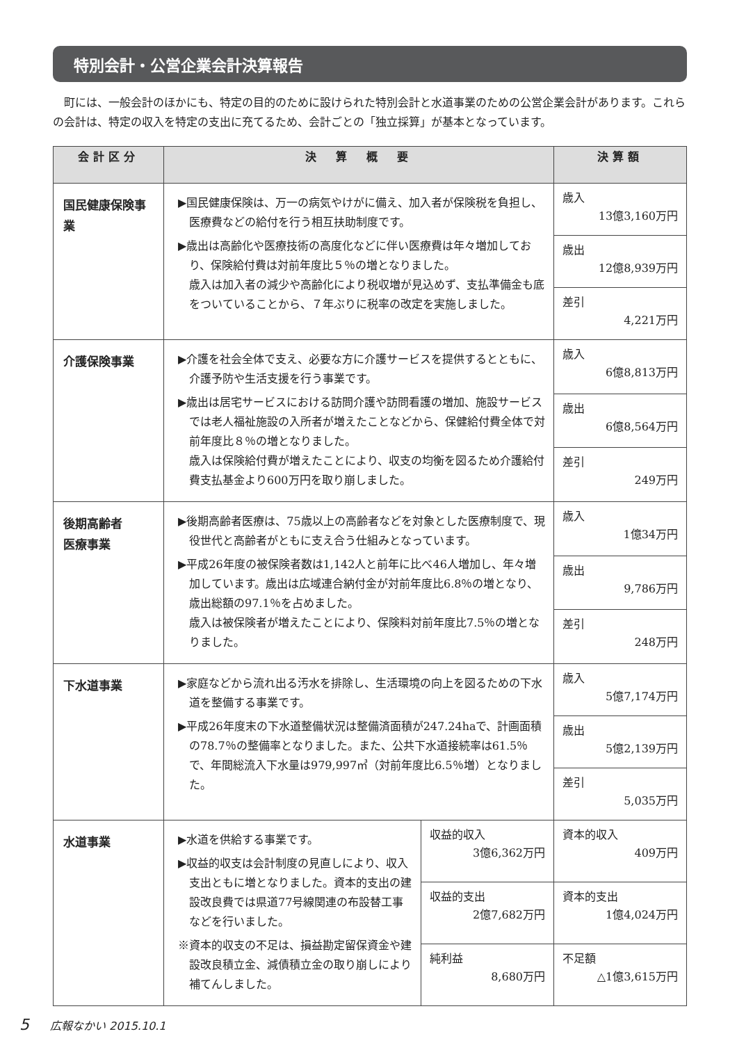特別会計・公営企業会計決算報告
町には、一般会計のほかにも、特定の目的のために設けられた特別会計と水道事業のための公営企業会計があります。これらの会計は、特定の収入を特定の支出に充てるため、会計ごとの「独立採算」が基本となっています。
| 会計区分 | 決 算 概 要 | | 決算額 |
| --- | --- | --- | --- |
| 国民健康保険事 業 | ▶国民健康保険は、万一の病気やけがに備え、加入者が保険税を負担し、医療費などの給付を行う相互扶助制度です。 ▶歳出は高齢化や医療技術の高度化などに伴い医療費は年々増加しており、保険給付費は対前年度比５％の増となりました。 歳入は加入者の減少や高齢化により税収増が見込めず、支払準備金も底をついていることから、７年ぶりに税率の改定を実施しました。 | | 歳入 13億3,160万円 |
| | | | 歳出 12億8,939万円 |
| | | | 差引 4,221万円 |
| 介護保険事業 | ▶介護を社会全体で支え、必要な方に介護サービスを提供するとともに、介護予防や生活支援を行う事業です。 ▶歳出は居宅サービスにおける訪問介護や訪問看護の増加、施設サービスでは老人福祉施設の入所者が増えたことなどから、保健給付費全体で対前年度比８％の増となりました。 歳入は保険給付費が増えたことにより、収支の均衡を図るため介護給付費支払基金より600万円を取り崩しました。 | | 歳入 6億8,813万円 |
| | | | 歳出 6億8,564万円 |
| | | | 差引 249万円 |
| 後期高齢者 医療事業 | ▶後期高齢者医療は、75歳以上の高齢者などを対象とした医療制度で、現役世代と高齢者がともに支え合う仕組みとなっています。 ▶平成26年度の被保険者数は1,142人と前年に比べ46人増加し、年々増加しています。歳出は広域連合納付金が対前年度比6.8％の増となり、歳出総額の97.1％を占めました。 歳入は被保険者が増えたことにより、保険料対前年度比7.5％の増となりました。 | | 歳入 1億34万円 |
| | | | 歳出 9,786万円 |
| | | | 差引 248万円 |
| 下水道事業 | ▶家庭などから流れ出る汚水を排除し、生活環境の向上を図るための下水道を整備する事業です。 ▶平成26年度末の下水道整備状況は整備済面積が247.24haで、計画面積の78.7％の整備率となりました。また、公共下水道接続率は61.5％で、年間総流入下水量は979,997㎥（対前年度比6.5％増）となりました。 | | 歳入 5億7,174万円 |
| | | | 歳出 5億2,139万円 |
| | | | 差引 5,035万円 |
| 水道事業 | ▶水道を供給する事業です。 ▶収益的収支は会計制度の見直しにより、収入支出ともに増となりました。資本的支出の建設改良費では県道77号線関連の布設替工事などを行いました。 ※資本的収支の不足は、損益勘定留保資金や建設改良積立金、減債積立金の取り崩しにより補てんしました。 | 収益的収入 3億6,362万円 | 資本的収入 409万円 |
| | | 収益的支出 2億7,682万円 | 資本的支出 1億4,024万円 |
| | | 純利益 8,680万円 | 不足額 △1億3,615万円 |
5 広報なかい 2015.10.1